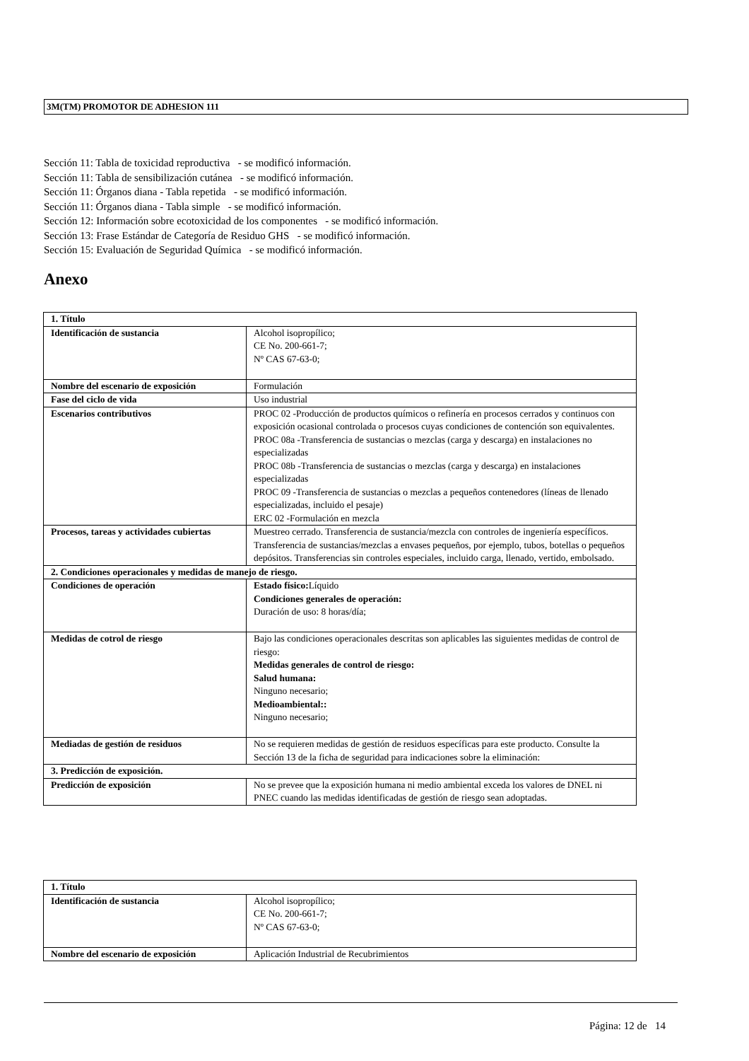3M(TM) PROMOTOR DE ADHESION 111
Sección 11: Tabla de toxicidad reproductiva - se modificó información.
Sección 11: Tabla de sensibilización cutánea - se modificó información.
Sección 11: Órganos diana - Tabla repetida - se modificó información.
Sección 11: Órganos diana - Tabla simple - se modificó información.
Sección 12: Información sobre ecotoxicidad de los componentes - se modificó información.
Sección 13: Frase Estándar de Categoría de Residuo GHS - se modificó información.
Sección 15: Evaluación de Seguridad Química - se modificó información.
Anexo
| 1. Título | |
| Identificación de sustancia | Alcohol isopropílico; CE No. 200-661-7; Nº CAS 67-63-0; |
| Nombre del escenario de exposición | Formulación |
| Fase del ciclo de vida | Uso industrial |
| Escenarios contributivos | PROC 02 -Producción de productos químicos o refinería en procesos cerrados y continuos con exposición ocasional controlada o procesos cuyas condiciones de contención son equivalentes. PROC 08a -Transferencia de sustancias o mezclas (carga y descarga) en instalaciones no especializadas PROC 08b -Transferencia de sustancias o mezclas (carga y descarga) en instalaciones especializadas PROC 09 -Transferencia de sustancias o mezclas a pequeños contenedores (líneas de llenado especializadas, incluido el pesaje) ERC 02 -Formulación en mezcla |
| Procesos, tareas y actividades cubiertas | Muestreo cerrado. Transferencia de sustancia/mezcla con controles de ingeniería específicos. Transferencia de sustancias/mezclas a envases pequeños, por ejemplo, tubos, botellas o pequeños depósitos. Transferencias sin controles especiales, incluido carga, llenado, vertido, embolsado. |
| 2. Condiciones operacionales y medidas de manejo de riesgo. | |
| Condiciones de operación | Estado físico: Líquido Condiciones generales de operación: Duración de uso: 8 horas/día; |
| Medidas de cotrol de riesgo | Bajo las condiciones operacionales descritas son aplicables las siguientes medidas de control de riesgo: Medidas generales de control de riesgo: Salud humana: Ninguno necesario; Medioambiental:: Ninguno necesario; |
| Mediadas de gestión de residuos | No se requieren medidas de gestión de residuos específicas para este producto. Consulte la Sección 13 de la ficha de seguridad para indicaciones sobre la eliminación: |
| 3. Predicción de exposición. | |
| Predicción de exposición | No se prevee que la exposición humana ni medio ambiental exceda los valores de DNEL ni PNEC cuando las medidas identificadas de gestión de riesgo sean adoptadas. |
| 1. Título | |
| Identificación de sustancia | Alcohol isopropílico; CE No. 200-661-7; Nº CAS 67-63-0; |
| Nombre del escenario de exposición | Aplicación Industrial de Recubrimientos |
Página: 12 de 14